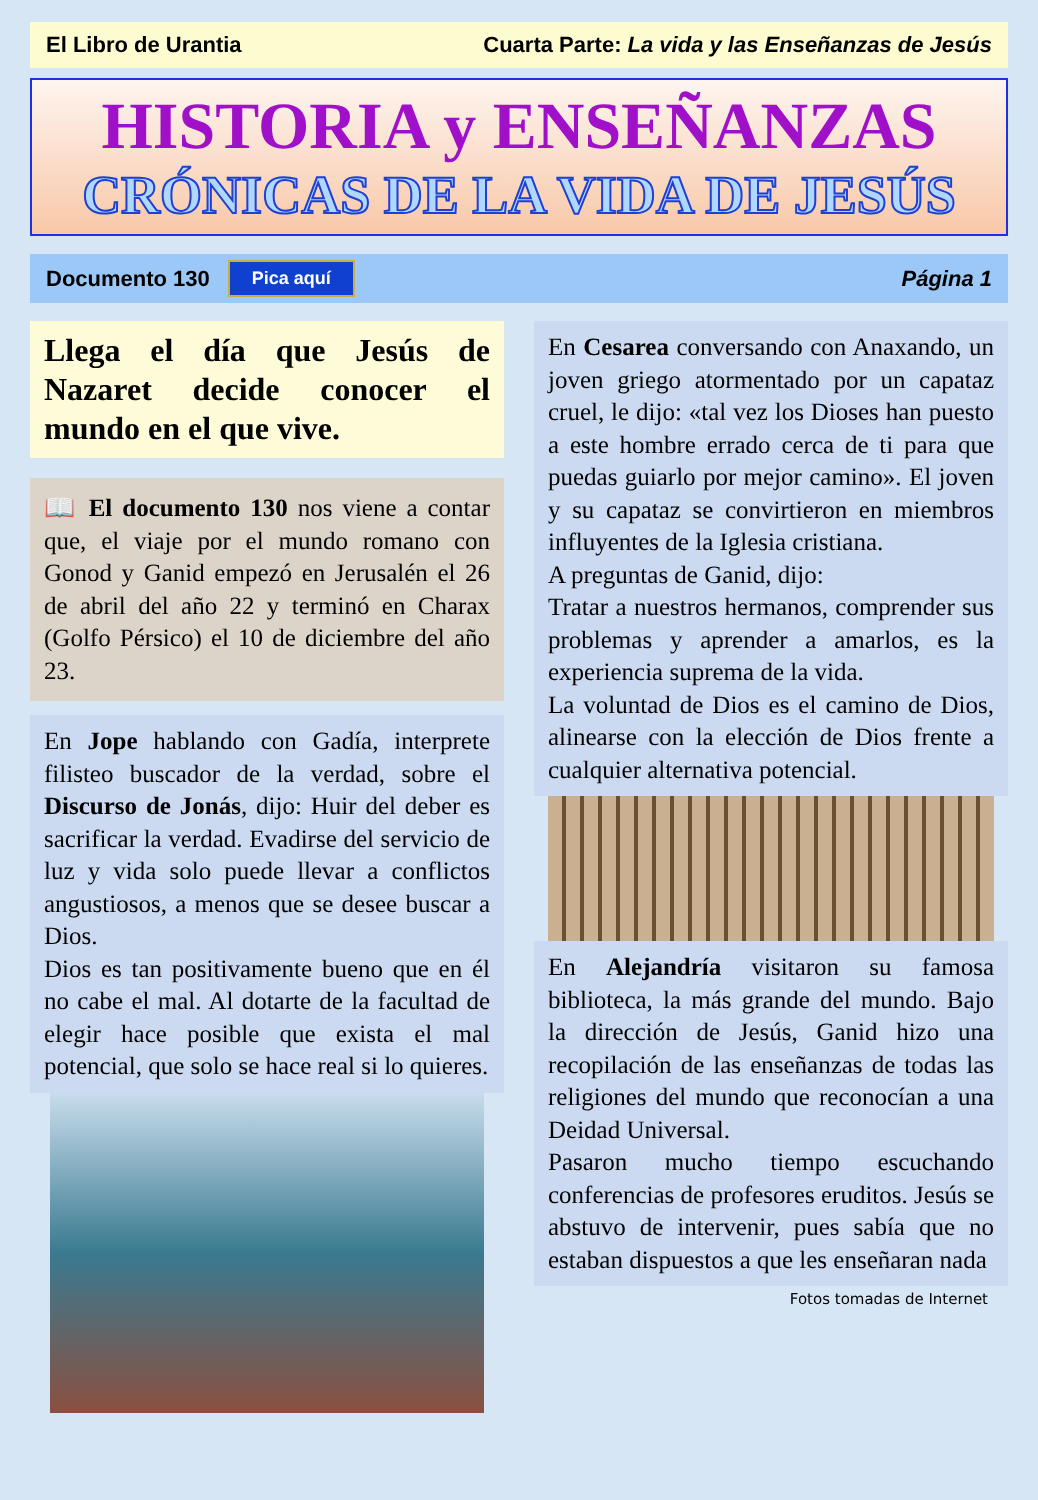El Libro de Urantia Cuarta Parte: La vida y las Enseñanzas de Jesús
HISTORIA y ENSEÑANZAS
CRÓNICAS DE LA VIDA DE JESÚS
Documento 130 Pica aquí Página 1
Llega el día que Jesús de Nazaret decide conocer el mundo en el que vive.
📖 El documento 130 nos viene a contar que, el viaje por el mundo romano con Gonod y Ganid empezó en Jerusalén el 26 de abril del año 22 y terminó en Charax (Golfo Pérsico) el 10 de diciembre del año 23.
En Jope hablando con Gadía, interprete filisteo buscador de la verdad, sobre el Discurso de Jonás, dijo: Huir del deber es sacrificar la verdad. Evadirse del servicio de luz y vida solo puede llevar a conflictos angustiosos, a menos que se desee buscar a Dios.
Dios es tan positivamente bueno que en él no cabe el mal. Al dotarte de la facultad de elegir hace posible que exista el mal potencial, que solo se hace real si lo quieres.
En Cesarea conversando con Anaxando, un joven griego atormentado por un capataz cruel, le dijo: «tal vez los Dioses han puesto a este hombre errado cerca de ti para que puedas guiarlo por mejor camino». El joven y su capataz se convirtieron en miembros influyentes de la Iglesia cristiana.
A preguntas de Ganid, dijo:
Tratar a nuestros hermanos, comprender sus problemas y aprender a amarlos, es la experiencia suprema de la vida.
La voluntad de Dios es el camino de Dios, alinearse con la elección de Dios frente a cualquier alternativa potencial.
En Alejandría visitaron su famosa biblioteca, la más grande del mundo. Bajo la dirección de Jesús, Ganid hizo una recopilación de las enseñanzas de todas las religiones del mundo que reconocían a una Deidad Universal.
Pasaron mucho tiempo escuchando conferencias de profesores eruditos. Jesús se abstuvo de intervenir, pues sabía que no estaban dispuestos a que les enseñaran nada
Fotos tomadas de Internet